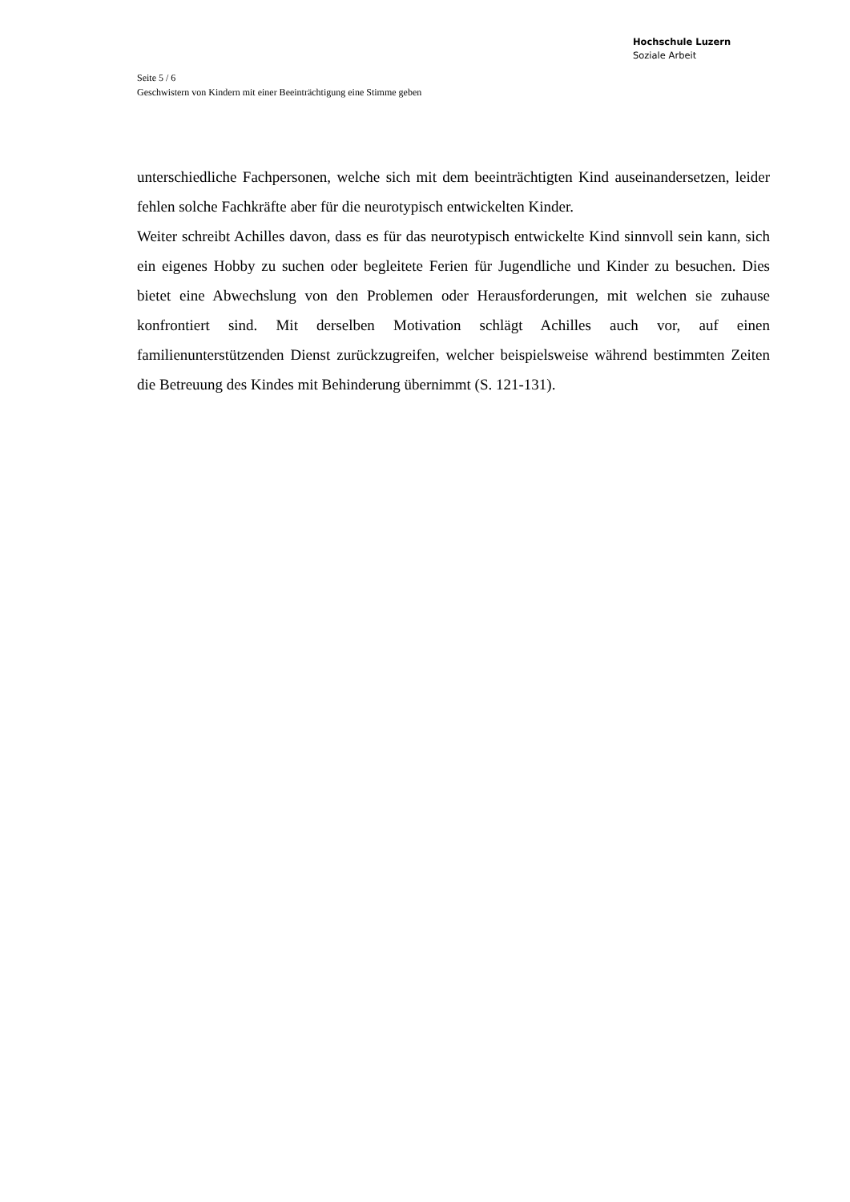Hochschule Luzern
Soziale Arbeit
Seite 5 / 6
Geschwistern von Kindern mit einer Beeinträchtigung eine Stimme geben
unterschiedliche Fachpersonen, welche sich mit dem beeinträchtigten Kind auseinandersetzen, leider fehlen solche Fachkräfte aber für die neurotypisch entwickelten Kinder.
Weiter schreibt Achilles davon, dass es für das neurotypisch entwickelte Kind sinnvoll sein kann, sich ein eigenes Hobby zu suchen oder begleitete Ferien für Jugendliche und Kinder zu besuchen. Dies bietet eine Abwechslung von den Problemen oder Herausforderungen, mit welchen sie zuhause konfrontiert sind. Mit derselben Motivation schlägt Achilles auch vor, auf einen familienunterstützenden Dienst zurückzugreifen, welcher beispielsweise während bestimmten Zeiten die Betreuung des Kindes mit Behinderung übernimmt (S. 121-131).